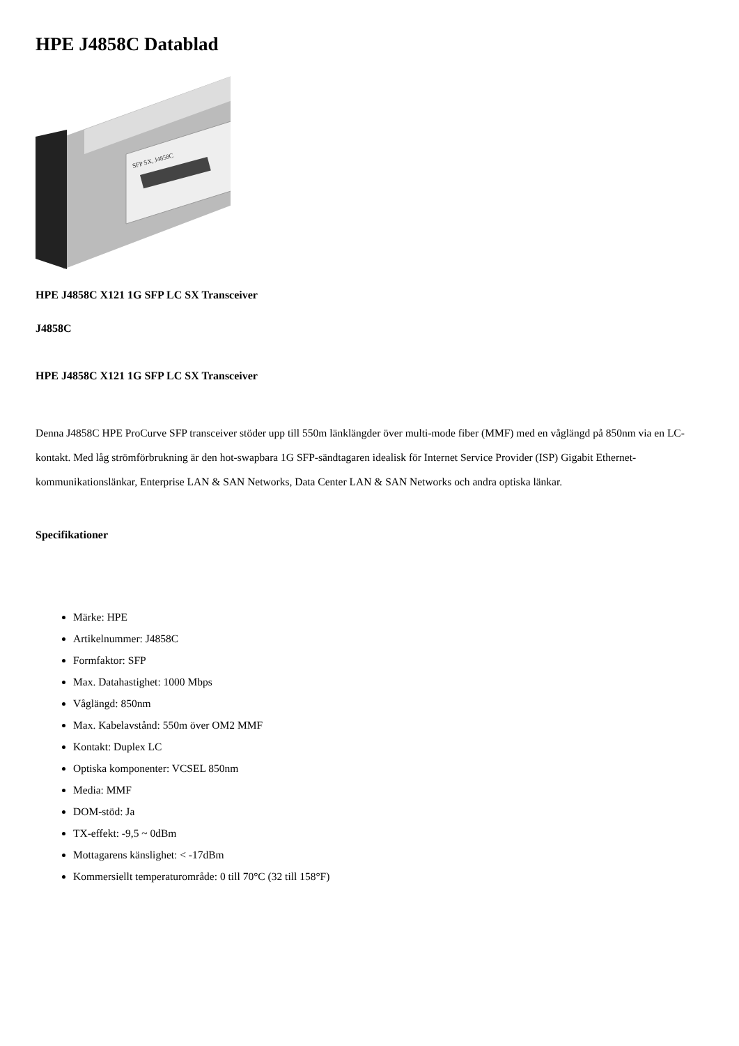HPE J4858C Datablad
SFP SX, J4858C
HPE J4858C X121 1G SFP LC SX Transceiver
J4858C
HPE J4858C X121 1G SFP LC SX Transceiver
Denna J4858C HPE ProCurve SFP transceiver stöder upp till 550m länklängder över multi-mode fiber (MMF) med en våglängd på 850nm via en LC-kontakt. Med låg strömförbrukning är den hot-swapbara 1G SFP-sändtagaren idealisk för Internet Service Provider (ISP) Gigabit Ethernet-kommunikationslänkar, Enterprise LAN & SAN Networks, Data Center LAN & SAN Networks och andra optiska länkar.
Specifikationer
Märke: HPE
Artikelnummer: J4858C
Formfaktor: SFP
Max. Datahastighet: 1000 Mbps
Våglängd: 850nm
Max. Kabelavstånd: 550m över OM2 MMF
Kontakt: Duplex LC
Optiska komponenter: VCSEL 850nm
Media: MMF
DOM-stöd: Ja
TX-effekt: -9,5 ~ 0dBm
Mottagarens känslighet: < -17dBm
Kommersiellt temperaturområde: 0 till 70°C (32 till 158°F)